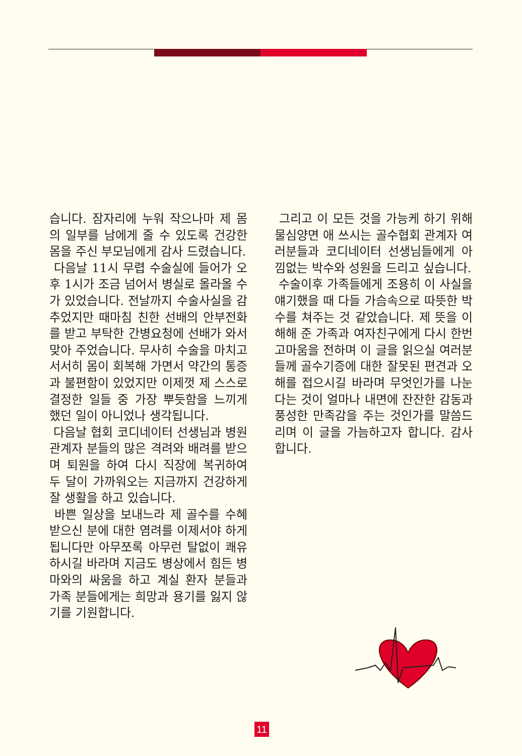습니다. 잠자리에 누워 작으나마 제 몸의 일부를 남에게 줄 수 있도록 건강한 몸을 주신 부모님에게 감사 드렸습니다.
다음날 11시 무렵 수술실에 들어가 오후 1시가 조금 넘어서 병실로 올라올 수가 있었습니다. 전날까지 수술사실을 감추었지만 때마침 친한 선배의 안부전화를 받고 부탁한 간병요청에 선배가 와서 맞아 주었습니다. 무사히 수술을 마치고 서서히 몸이 회복해 가면서 약간의 통증과 불편함이 있었지만 이제껏 제 스스로 결정한 일들 중 가장 뿌듯함을 느끼게 했던 일이 아니었나 생각됩니다.
다음날 협회 코디네이터 선생님과 병원 관계자 분들의 많은 격려와 배려를 받으며 퇴원을 하여 다시 직장에 복귀하여 두 달이 가까워오는 지금까지 건강하게 잘 생활을 하고 있습니다.
바쁜 일상을 보내느라 제 골수를 수혜 받으신 분에 대한 염려를 이제서야 하게 됩니다만 아무쪼록 아무런 탈없이 쾌유하시길 바라며 지금도 병상에서 힘든 병마와의 싸움을 하고 계실 환자 분들과 가족 분들에게는 희망과 용기를 잃지 않기를 기원합니다.
그리고 이 모든 것을 가능케 하기 위해 물심양면 애 쓰시는 골수협회 관계자 여러분들과 코디네이터 선생님들에게 아낌없는 박수와 성원을 드리고 싶습니다.
수술이후 가족들에게 조용히 이 사실을 얘기했을 때 다들 가슴속으로 따뜻한 박수를 쳐주는 것 같았습니다. 제 뜻을 이해해 준 가족과 여자친구에게 다시 한번 고마움을 전하며 이 글을 읽으실 여러분들께 골수기증에 대한 잘못된 편견과 오해를 접으시길 바라며 무엇인가를 나눈다는 것이 얼마나 내면에 잔잔한 감동과 풍성한 만족감을 주는 것인가를 말씀드리며 이 글을 가늠하고자 합니다. 감사합니다.
11